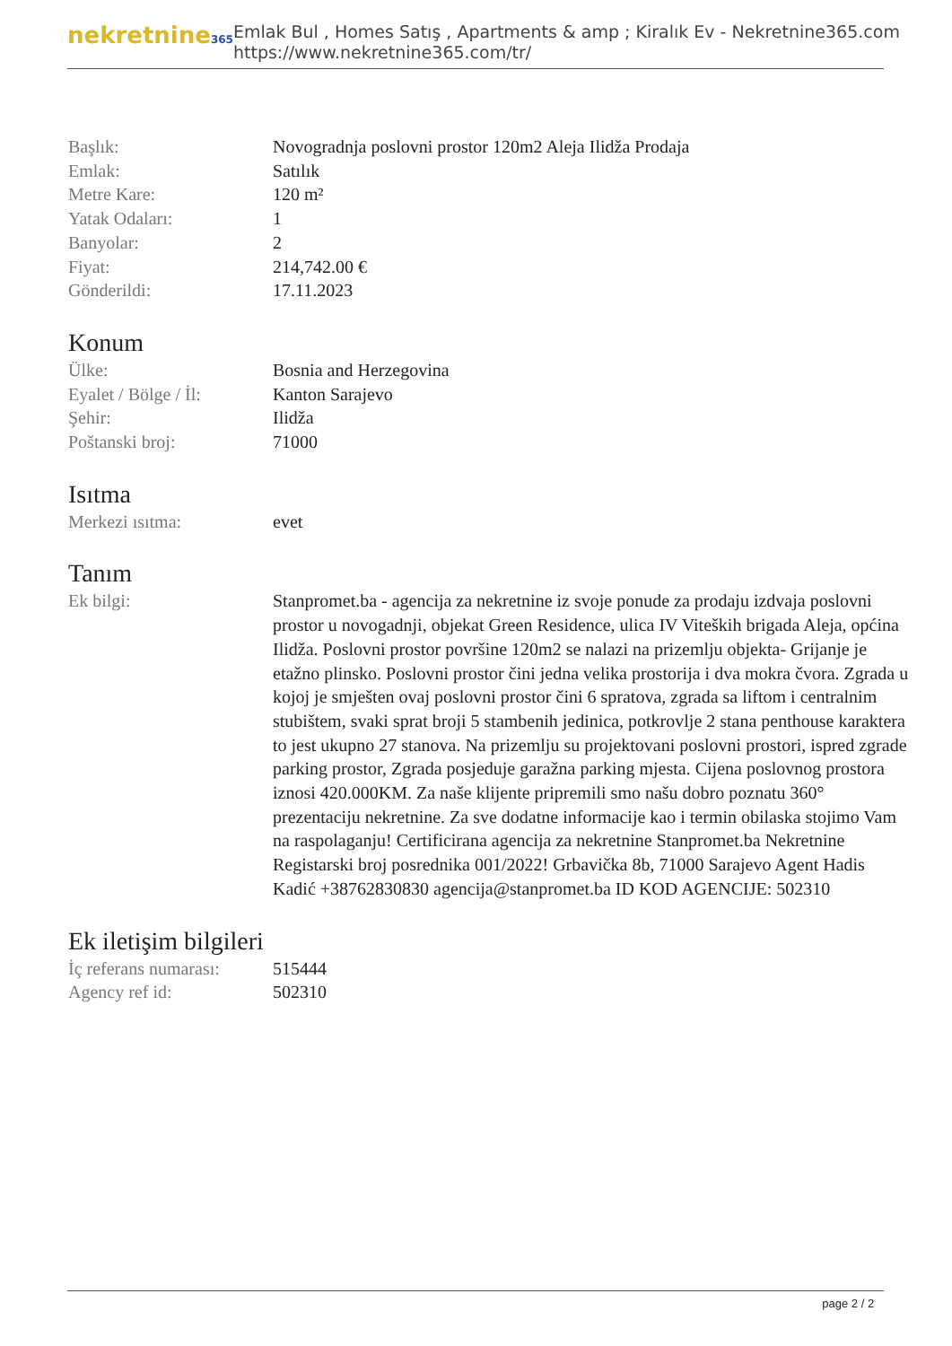nekretnine365
Emlak Bul , Homes Satış , Apartments & amp ; Kiralık Ev - Nekretnine365.com
https://www.nekretnine365.com/tr/
| Başlık: | Novogradnja poslovni prostor 120m2 Aleja Ilidža Prodaja |
| Emlak: | Satılık |
| Metre Kare: | 120 m² |
| Yatak Odaları: | 1 |
| Banyolar: | 2 |
| Fiyat: | 214,742.00 € |
| Gönderildi: | 17.11.2023 |
Konum
| Ülke: | Bosnia and Herzegovina |
| Eyalet / Bölge / İl: | Kanton Sarajevo |
| Şehir: | Ilidža |
| Poštanski broj: | 71000 |
Isıtma
| Merkezi ısıtma: | evet |
Tanım
| Ek bilgi: | Stanpromet.ba - agencija za nekretnine iz svoje ponude za prodaju izdvaja poslovni prostor u novogadnji, objekat Green Residence, ulica IV Viteških brigada Aleja, općina Ilidža. Poslovni prostor površine 120m2 se nalazi na prizemlju objekta- Grijanje je etažno plinsko. Poslovni prostor čini jedna velika prostorija i dva mokra čvora. Zgrada u kojoj je smješten ovaj poslovni prostor čini 6 spratova, zgrada sa liftom i centralnim stubištem, svaki sprat broji 5 stambenih jedinica, potkrovlje 2 stana penthouse karaktera to jest ukupno 27 stanova. Na prizemlju su projektovani poslovni prostori, ispred zgrade parking prostor, Zgrada posjeduje garažna parking mjesta. Cijena poslovnog prostora iznosi 420.000KM. Za naše klijente pripremili smo našu dobro poznatu 360° prezentaciju nekretnine. Za sve dodatne informacije kao i termin obilaska stojimo Vam na raspolaganju! Certificirana agencija za nekretnine Stanpromet.ba Nekretnine Registarski broj posrednika 001/2022! Grbavička 8b, 71000 Sarajevo Agent Hadis Kadić +38762830830 agencija@stanpromet.ba ID KOD AGENCIJE: 502310 |
Ek iletişim bilgileri
| İç referans numarası: | 515444 |
| Agency ref id: | 502310 |
page 2 / 2